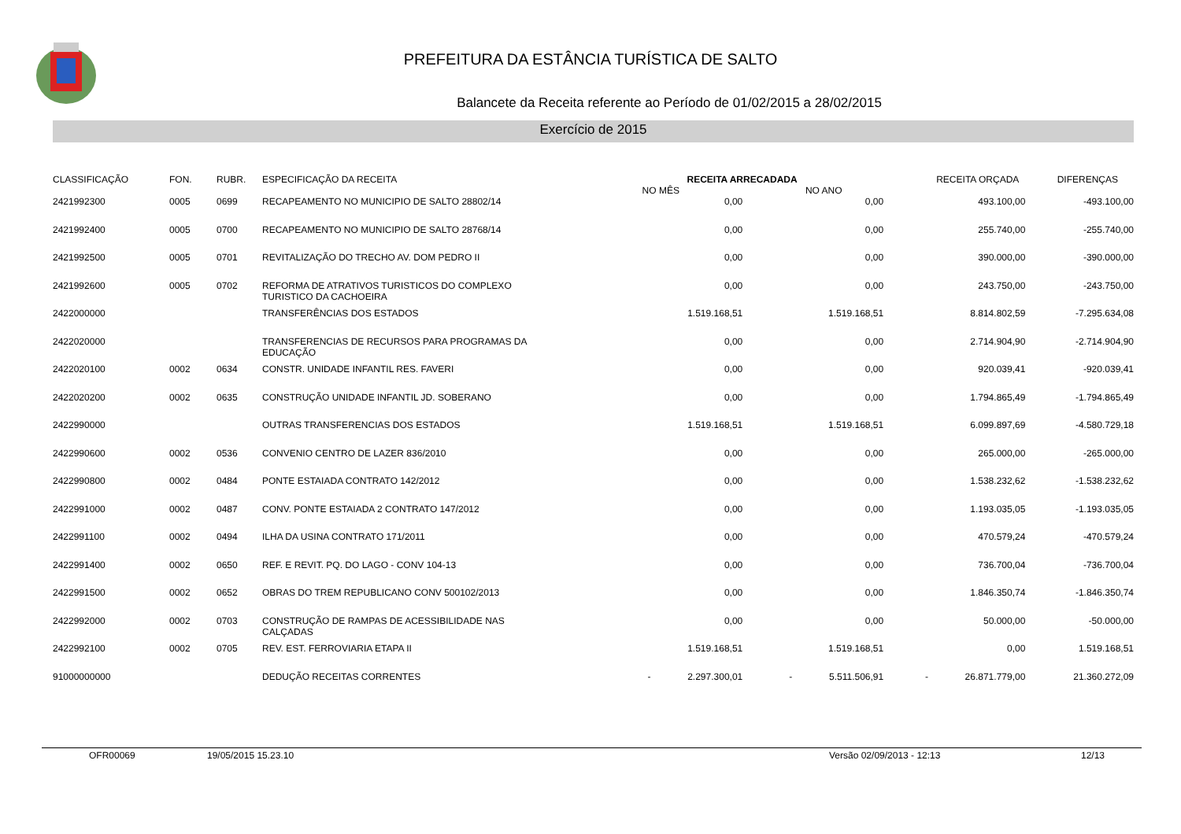PREFEITURA DA ESTÂNCIA TURÍSTICA DE SALTO
Balancete da Receita referente ao Período de 01/02/2015 a 28/02/2015
Exercício de 2015
| CLASSIFICAÇÃO | FON. | RUBR. | ESPECIFICAÇÃO DA RECEITA | RECEITA ARRECADADA NO MÊS NO ANO | | RECEITA ORÇADA | DIFERENÇAS |
| --- | --- | --- | --- | --- | --- | --- | --- |
| 2421992300 | 0005 | 0699 | RECAPEAMENTO NO MUNICIPIO DE SALTO 28802/14 | 0,00 | 0,00 | 493.100,00 | -493.100,00 |
| 2421992400 | 0005 | 0700 | RECAPEAMENTO NO MUNICIPIO DE SALTO 28768/14 | 0,00 | 0,00 | 255.740,00 | -255.740,00 |
| 2421992500 | 0005 | 0701 | REVITALIZAÇÃO DO TRECHO AV. DOM PEDRO II | 0,00 | 0,00 | 390.000,00 | -390.000,00 |
| 2421992600 | 0005 | 0702 | REFORMA DE ATRATIVOS TURISTICOS DO COMPLEXO TURISTICO DA CACHOEIRA | 0,00 | 0,00 | 243.750,00 | -243.750,00 |
| 2422000000 | | | TRANSFERÊNCIAS DOS ESTADOS | 1.519.168,51 | 1.519.168,51 | 8.814.802,59 | -7.295.634,08 |
| 2422020000 | | | TRANSFERENCIAS DE RECURSOS PARA PROGRAMAS DA EDUCAÇÃO | 0,00 | 0,00 | 2.714.904,90 | -2.714.904,90 |
| 2422020100 | 0002 | 0634 | CONSTR. UNIDADE INFANTIL RES. FAVERI | 0,00 | 0,00 | 920.039,41 | -920.039,41 |
| 2422020200 | 0002 | 0635 | CONSTRUÇÃO UNIDADE INFANTIL JD. SOBERANO | 0,00 | 0,00 | 1.794.865,49 | -1.794.865,49 |
| 2422990000 | | | OUTRAS TRANSFERENCIAS DOS ESTADOS | 1.519.168,51 | 1.519.168,51 | 6.099.897,69 | -4.580.729,18 |
| 2422990600 | 0002 | 0536 | CONVENIO CENTRO DE LAZER 836/2010 | 0,00 | 0,00 | 265.000,00 | -265.000,00 |
| 2422990800 | 0002 | 0484 | PONTE ESTAIADA CONTRATO 142/2012 | 0,00 | 0,00 | 1.538.232,62 | -1.538.232,62 |
| 2422991000 | 0002 | 0487 | CONV. PONTE ESTAIADA 2 CONTRATO 147/2012 | 0,00 | 0,00 | 1.193.035,05 | -1.193.035,05 |
| 2422991100 | 0002 | 0494 | ILHA DA USINA CONTRATO 171/2011 | 0,00 | 0,00 | 470.579,24 | -470.579,24 |
| 2422991400 | 0002 | 0650 | REF. E REVIT. PQ. DO LAGO - CONV 104-13 | 0,00 | 0,00 | 736.700,04 | -736.700,04 |
| 2422991500 | 0002 | 0652 | OBRAS DO TREM REPUBLICANO CONV 500102/2013 | 0,00 | 0,00 | 1.846.350,74 | -1.846.350,74 |
| 2422992000 | 0002 | 0703 | CONSTRUÇÃO DE RAMPAS DE ACESSIBILIDADE NAS CALÇADAS | 0,00 | 0,00 | 50.000,00 | -50.000,00 |
| 2422992100 | 0002 | 0705 | REV. EST. FERROVIARIA ETAPA II | 1.519.168,51 | 1.519.168,51 | 0,00 | 1.519.168,51 |
| 91000000000 | | | DEDUÇÃO RECEITAS CORRENTES | - 2.297.300,01 | - 5.511.506,91 | - 26.871.779,00 | 21.360.272,09 |
OFR00069 19/05/2015 15.23.10 Versão 02/09/2013 - 12:13 12/13